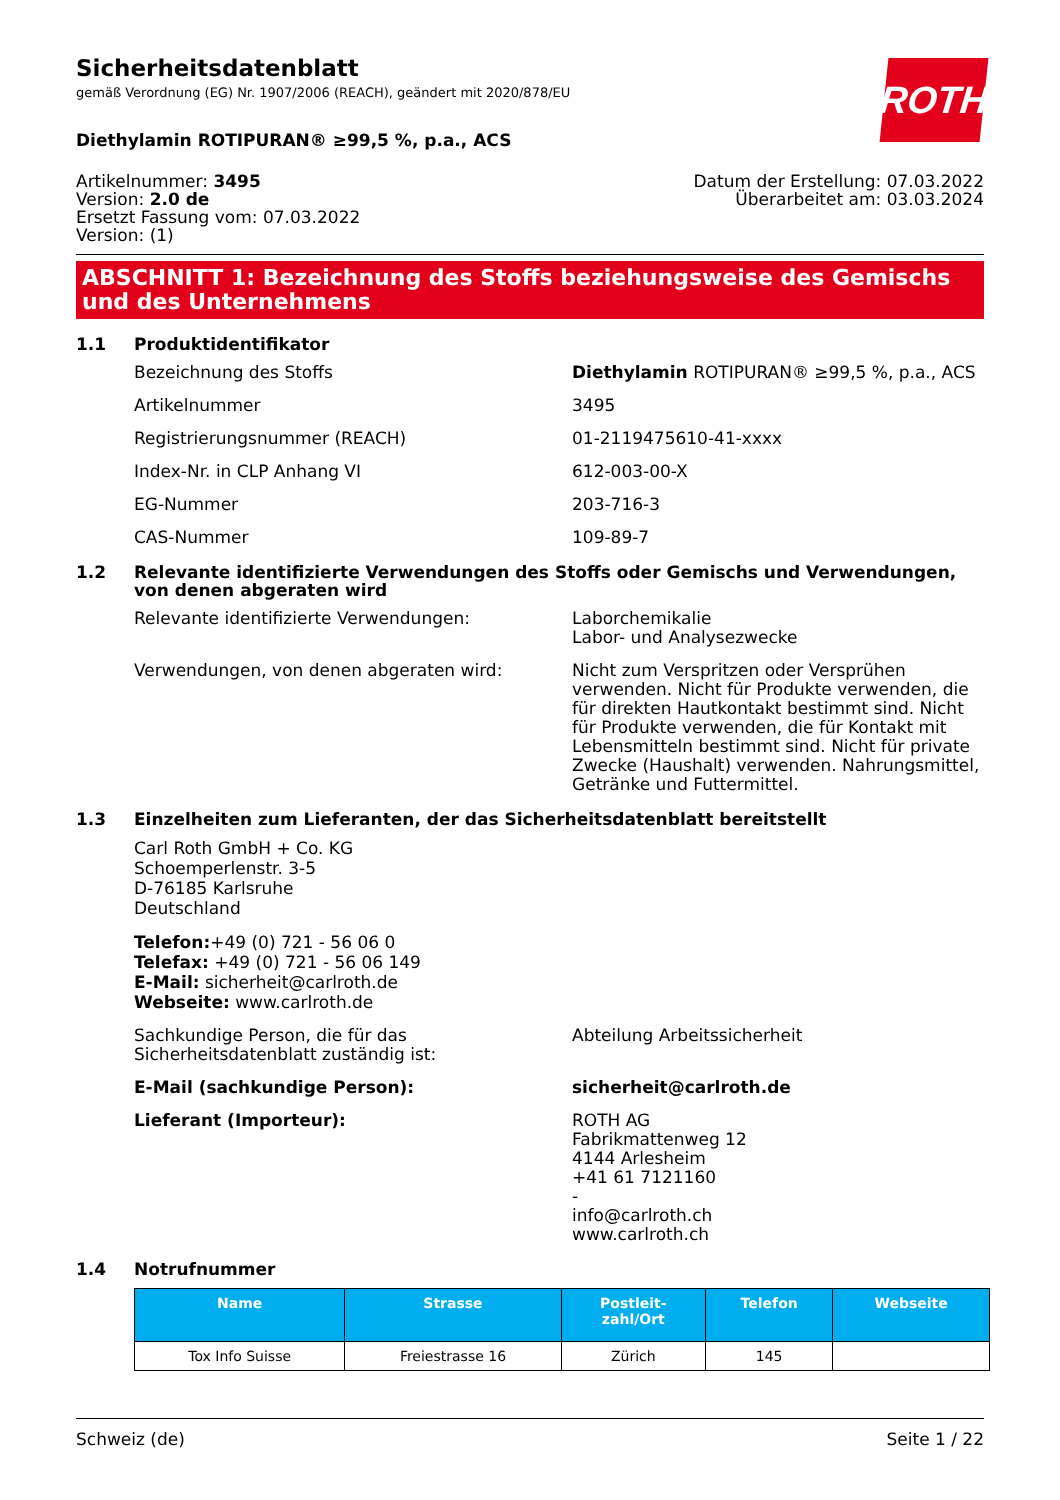ROTH
Sicherheitsdatenblatt
gemäß Verordnung (EG) Nr. 1907/2006 (REACH), geändert mit 2020/878/EU
Diethylamin ROTIPURAN® ≥99,5 %, p.a., ACS
Artikelnummer: 3495
Version: 2.0 de
Ersetzt Fassung vom: 07.03.2022
Version: (1)
Datum der Erstellung: 07.03.2022
Überarbeitet am: 03.03.2024
ABSCHNITT 1: Bezeichnung des Stoffs beziehungsweise des Gemischs und des Unternehmens
1.1 Produktidentifikator
Bezeichnung des Stoffs Diethylamin ROTIPURAN® ≥99,5 %, p.a., ACS
Artikelnummer 3495
Registrierungsnummer (REACH) 01-2119475610-41-xxxx
Index-Nr. in CLP Anhang VI 612-003-00-X
EG-Nummer 203-716-3
CAS-Nummer 109-89-7
1.2 Relevante identifizierte Verwendungen des Stoffs oder Gemischs und Verwendungen, von denen abgeraten wird
Relevante identifizierte Verwendungen: Laborchemikalie
Labor- und Analysezwecke
Verwendungen, von denen abgeraten wird: Nicht zum Verspritzen oder Versprühen verwenden. Nicht für Produkte verwenden, die für direkten Hautkontakt bestimmt sind. Nicht für Produkte verwenden, die für Kontakt mit Lebensmitteln bestimmt sind. Nicht für private Zwecke (Haushalt) verwenden. Nahrungsmittel, Getränke und Futtermittel.
1.3 Einzelheiten zum Lieferanten, der das Sicherheitsdatenblatt bereitstellt
Carl Roth GmbH + Co. KG
Schoemperlenstr. 3-5
D-76185 Karlsruhe
Deutschland
Telefon:+49 (0) 721 - 56 06 0
Telefax: +49 (0) 721 - 56 06 149
E-Mail: sicherheit@carlroth.de
Webseite: www.carlroth.de
Sachkundige Person, die für das Sicherheitsdatenblatt zuständig ist:
Abteilung Arbeitssicherheit
E-Mail (sachkundige Person): sicherheit@carlroth.de
Lieferant (Importeur): ROTH AG
Fabrikmattenweg 12
4144 Arlesheim
+41 61 7121160
-
info@carlroth.ch
www.carlroth.ch
1.4 Notrufnummer
| Name | Strasse | Postleit- zahl/Ort | Telefon | Webseite |
| --- | --- | --- | --- | --- |
| Tox Info Suisse | Freiestrasse 16 | Zürich | 145 | |
Schweiz (de) Seite 1 / 22